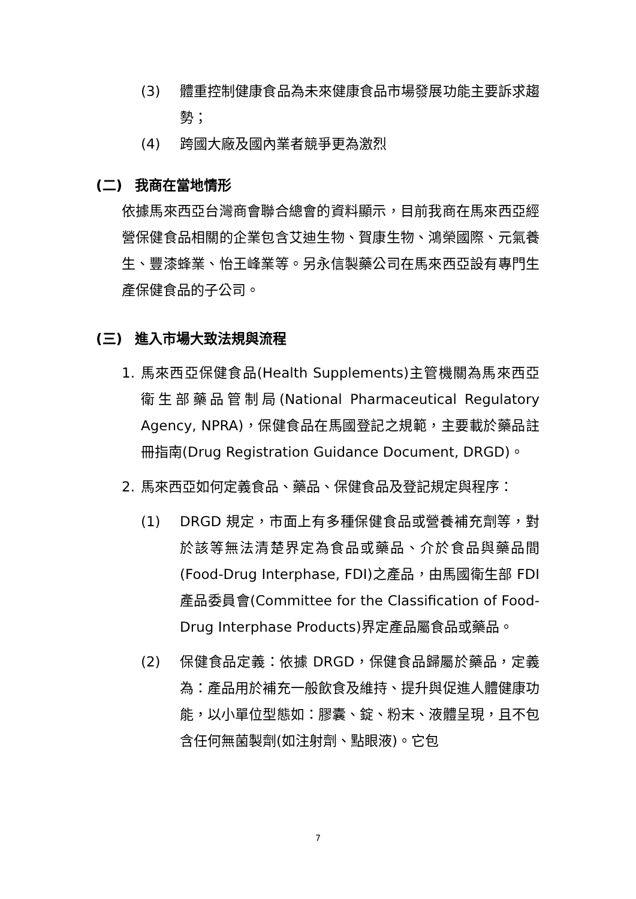(3) 體重控制健康食品為未來健康食品市場發展功能主要訴求趨勢；
(4) 跨國大廠及國內業者競爭更為激烈
(二) 我商在當地情形
依據馬來西亞台灣商會聯合總會的資料顯示，目前我商在馬來西亞經營保健食品相關的企業包含艾迪生物、賀康生物、鴻榮國際、元氣養生、豐漆蜂業、怡王峰業等。另永信製藥公司在馬來西亞設有專門生產保健食品的子公司。
(三) 進入市場大致法規與流程
1. 馬來西亞保健食品(Health Supplements)主管機關為馬來西亞衛生部藥品管制局(National Pharmaceutical Regulatory Agency, NPRA)，保健食品在馬國登記之規範，主要載於藥品註冊指南(Drug Registration Guidance Document, DRGD)。
2. 馬來西亞如何定義食品、藥品、保健食品及登記規定與程序：
(1) DRGD 規定，市面上有多種保健食品或營養補充劑等，對於該等無法清楚界定為食品或藥品、介於食品與藥品間(Food-Drug Interphase, FDI)之產品，由馬國衛生部 FDI 產品委員會(Committee for the Classification of Food-Drug Interphase Products)界定產品屬食品或藥品。
(2) 保健食品定義：依據 DRGD，保健食品歸屬於藥品，定義為：產品用於補充一般飲食及維持、提升與促進人體健康功能，以小單位型態如：膠囊、錠、粉末、液體呈現，且不包含任何無菌製劑(如注射劑、點眼液)。它包
7